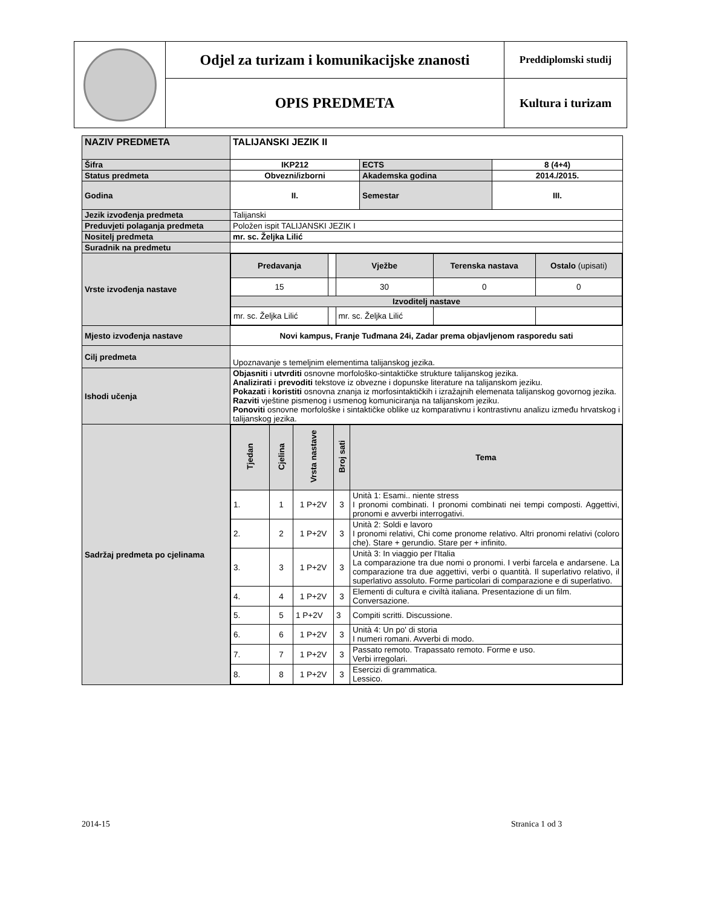| | Odjel za turizam i komunikacijske znanosti | Preddiplomski studij |
| | OPIS PREDMETA | Kultura i turizam |
| NAZIV PREDMETA | TALIJANSKI JEZIK II | | |
| Šifra | IKP212 | ECTS | 8 (4+4) |
| Status predmeta | Obvezni/izborni | Akademska godina | 2014./2015. |
| Godina | II. | Semestar | III. |
| Jezik izvođenja predmeta | Talijanski | | |
| Preduvjeti polaganja predmeta | Položen ispit TALIJANSKI JEZIK I | | |
| Nositelj predmeta | mr. sc. Željka Lilić | | |
| Suradnik na predmetu | | | |
| Vrste izvođenja nastave | / Predavanja / / Vježbe / Terenska nastava / Ostalo (upisati) / / 15 / / 30 / 0 / 0 / / Izvoditelj nastave / / / / / / mr. sc. Željka Lilić / / mr. sc. Željka Lilić / / / | | |
| Mjesto izvođenja nastave | Novi kampus, Franje Tuđmana 24i, Zadar prema objavljenom rasporedu sati | | |
| Cilj predmeta | Upoznavanje s temeljnim elementima talijanskog jezika. | | |
| Ishodi učenja | Objasniti i utvrditi osnovne morfološko-sintaktičke strukture talijanskog jezika. Analizirati i prevoditi tekstove iz obvezne i dopunske literature na talijanskom jeziku. Pokazati i koristiti osnovna znanja iz morfosintaktičkih i izražajnih elemenata talijanskog govornog jezika. Razviti vještine pismenog i usmenog komuniciranja na talijanskom jeziku. Ponoviti osnovne morfološke i sintaktičke oblike uz komparativnu i kontrastivnu analizu između hrvatskog i talijanskog jezika. | | |
| Sadržaj predmeta po cjelinama | / Tjedan / Cjelina / Vrsta nastave / Broj sati / Tema / / 1. / 1 / 1 P+2V / 3 / Unità 1: Esami.. niente stress I pronomi combinati. I pronomi combinati nei tempi composti. Aggettivi, pronomi e avverbi interrogativi. / / 2. / 2 / 1 P+2V / 3 / Unità 2: Soldi e lavoro I pronomi relativi, Chi come pronome relativo. Altri pronomi relativi (coloro che). Stare + gerundio. Stare per + infinito. / / 3. / 3 / 1 P+2V / 3 / Unità 3: In viaggio per l'Italia La comparazione tra due nomi o pronomi. I verbi farcela e andarsene. La comparazione tra due aggettivi, verbi o quantità. Il superlativo relativo, il superlativo assoluto. Forme particolari di comparazione e di superlativo. / / 4. / 4 / 1 P+2V / 3 / Elementi di cultura e civiltà italiana. Presentazione di un film. Conversazione. / / 5. / 5 / 1 P+2V / 3 / Compiti scritti. Discussione. / / 6. / 6 / 1 P+2V / 3 / Unità 4: Un po' di storia I numeri romani. Avverbi di modo. / / 7. / 7 / 1 P+2V / 3 / Passato remoto. Trapassato remoto. Forme e uso. Verbi irregolari. / / 8. / 8 / 1 P+2V / 3 / Esercizi di grammatica. Lessico. / | | |
2014-15 Stranica 1 od 3